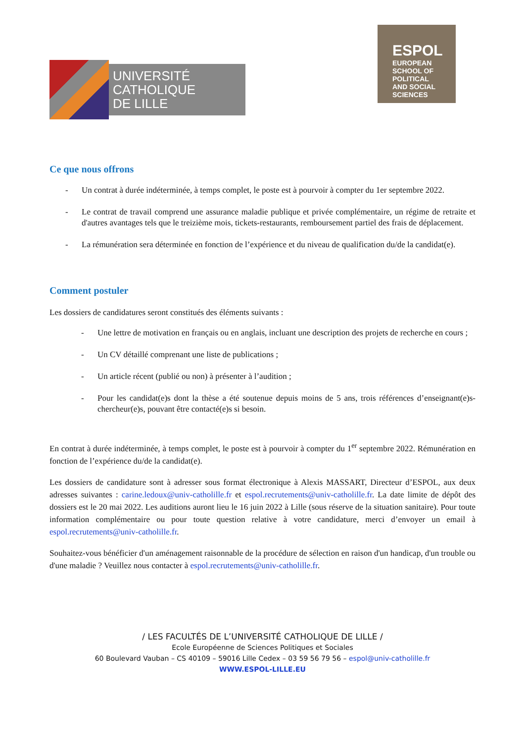UNIVERSITÉ
CATHOLIQUE
DE LILLE
ESPOL
EUROPEAN SCHOOL OF POLITICAL AND SOCIAL SCIENCES
Ce que nous offrons
- Un contrat à durée indéterminée, à temps complet, le poste est à pourvoir à compter du 1er septembre 2022.
- Le contrat de travail comprend une assurance maladie publique et privée complémentaire, un régime de retraite et d'autres avantages tels que le treizième mois, tickets-restaurants, remboursement partiel des frais de déplacement.
- La rémunération sera déterminée en fonction de l’expérience et du niveau de qualification du/de la candidat(e).
Comment postuler
Les dossiers de candidatures seront constitués des éléments suivants :
- Une lettre de motivation en français ou en anglais, incluant une description des projets de recherche en cours ;
- Un CV détaillé comprenant une liste de publications ;
- Un article récent (publié ou non) à présenter à l’audition ;
- Pour les candidat(e)s dont la thèse a été soutenue depuis moins de 5 ans, trois références d’enseignant(e)s-chercheur(e)s, pouvant être contacté(e)s si besoin.
En contrat à durée indéterminée, à temps complet, le poste est à pourvoir à compter du 1<sup>er</sup> septembre 2022. Rémunération en fonction de l’expérience du/de la candidat(e).
Les dossiers de candidature sont à adresser sous format électronique à Alexis MASSART, Directeur d’ESPOL, aux deux adresses suivantes : carine.ledoux@univ-catholille.fr et espol.recrutements@univ-catholille.fr. La date limite de dépôt des dossiers est le 20 mai 2022. Les auditions auront lieu le 16 juin 2022 à Lille (sous réserve de la situation sanitaire). Pour toute information complémentaire ou pour toute question relative à votre candidature, merci d’envoyer un email à espol.recrutements@univ-catholille.fr.
Souhaitez-vous bénéficier d'un aménagement raisonnable de la procédure de sélection en raison d'un handicap, d'un trouble ou d'une maladie ? Veuillez nous contacter à espol.recrutements@univ-catholille.fr.
/ LES FACULTÉS DE L’UNIVERSITÉ CATHOLIQUE DE LILLE /
Ecole Européenne de Sciences Politiques et Sociales
60 Boulevard Vauban – CS 40109 – 59016 Lille Cedex – 03 59 56 79 56 – espol@univ-catholille.fr
WWW.ESPOL-LILLE.EU